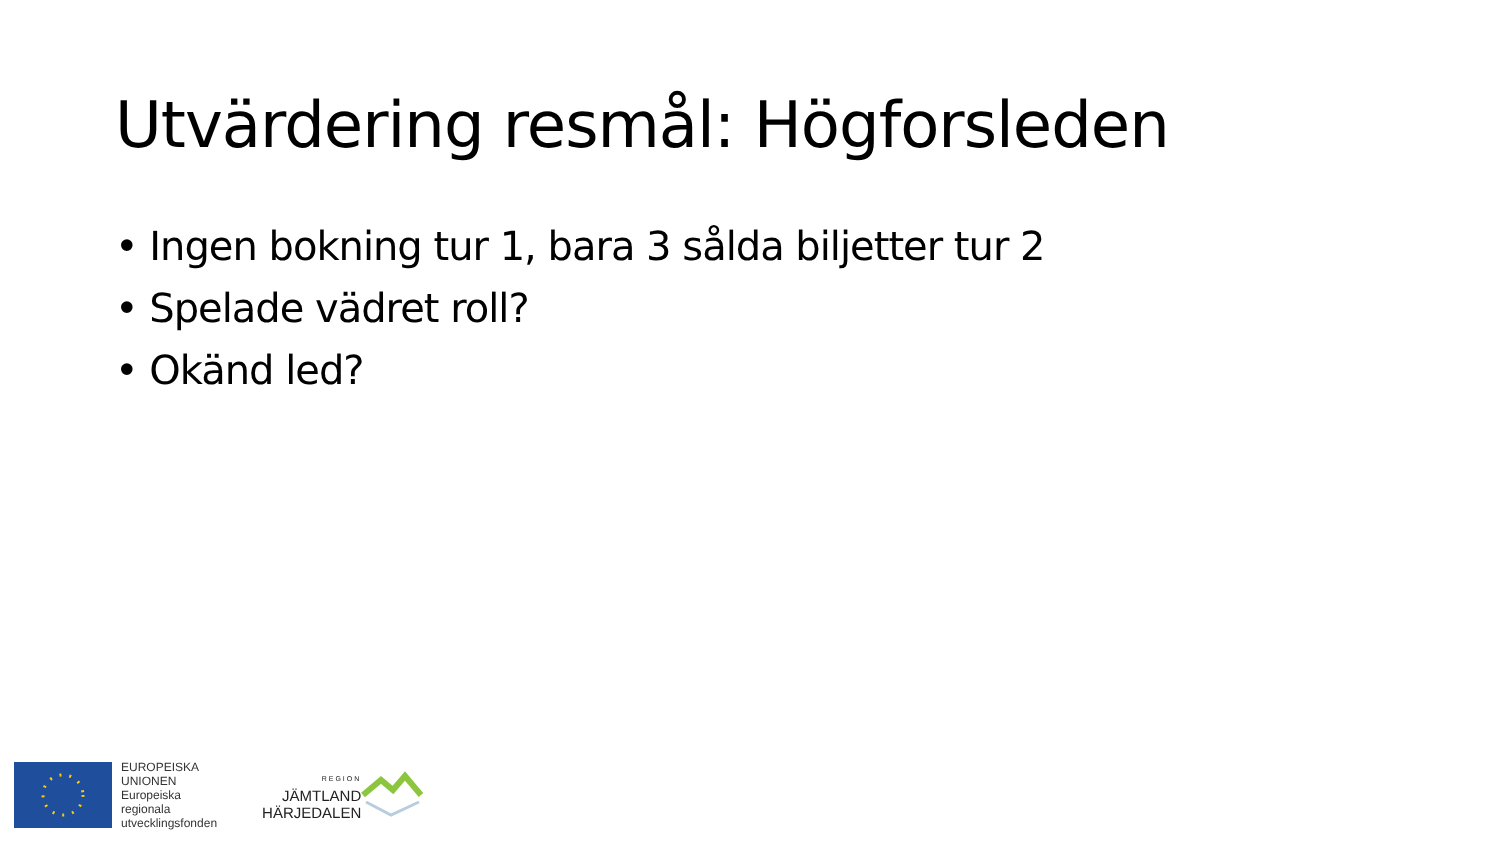Utvärdering resmål: Högforsleden
• Ingen bokning tur 1, bara 3 sålda biljetter tur 2
• Spelade vädret roll?
• Okänd led?
EUROPEISKA
UNIONEN
Europeiska
regionala
utvecklingsfonden
REGION
JÄMTLAND
HÄRJEDALEN